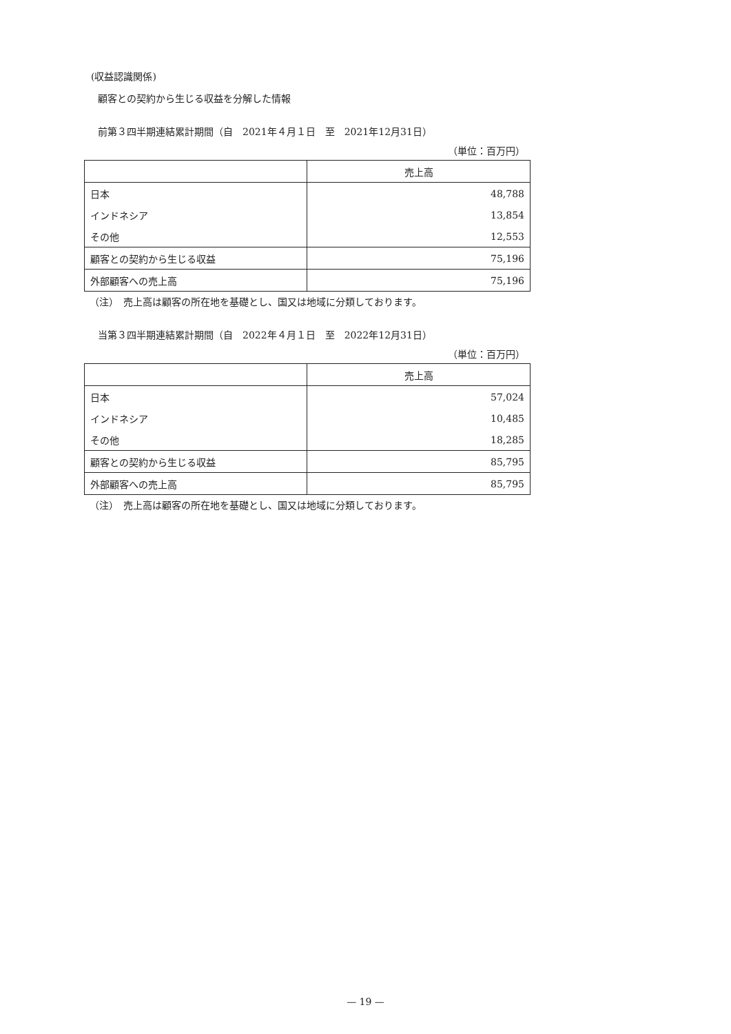(収益認識関係)
顧客との契約から生じる収益を分解した情報
前第３四半期連結累計期間（自　2021年４月１日　至　2021年12月31日）
（単位：百万円）
| | 売上高 |
| --- | --- |
| 日本 | 48,788 |
| インドネシア | 13,854 |
| その他 | 12,553 |
| 顧客との契約から生じる収益 | 75,196 |
| 外部顧客への売上高 | 75,196 |
（注）　売上高は顧客の所在地を基礎とし、国又は地域に分類しております。
当第３四半期連結累計期間（自　2022年４月１日　至　2022年12月31日）
（単位：百万円）
| | 売上高 |
| --- | --- |
| 日本 | 57,024 |
| インドネシア | 10,485 |
| その他 | 18,285 |
| 顧客との契約から生じる収益 | 85,795 |
| 外部顧客への売上高 | 85,795 |
（注）　売上高は顧客の所在地を基礎とし、国又は地域に分類しております。
— 19 —